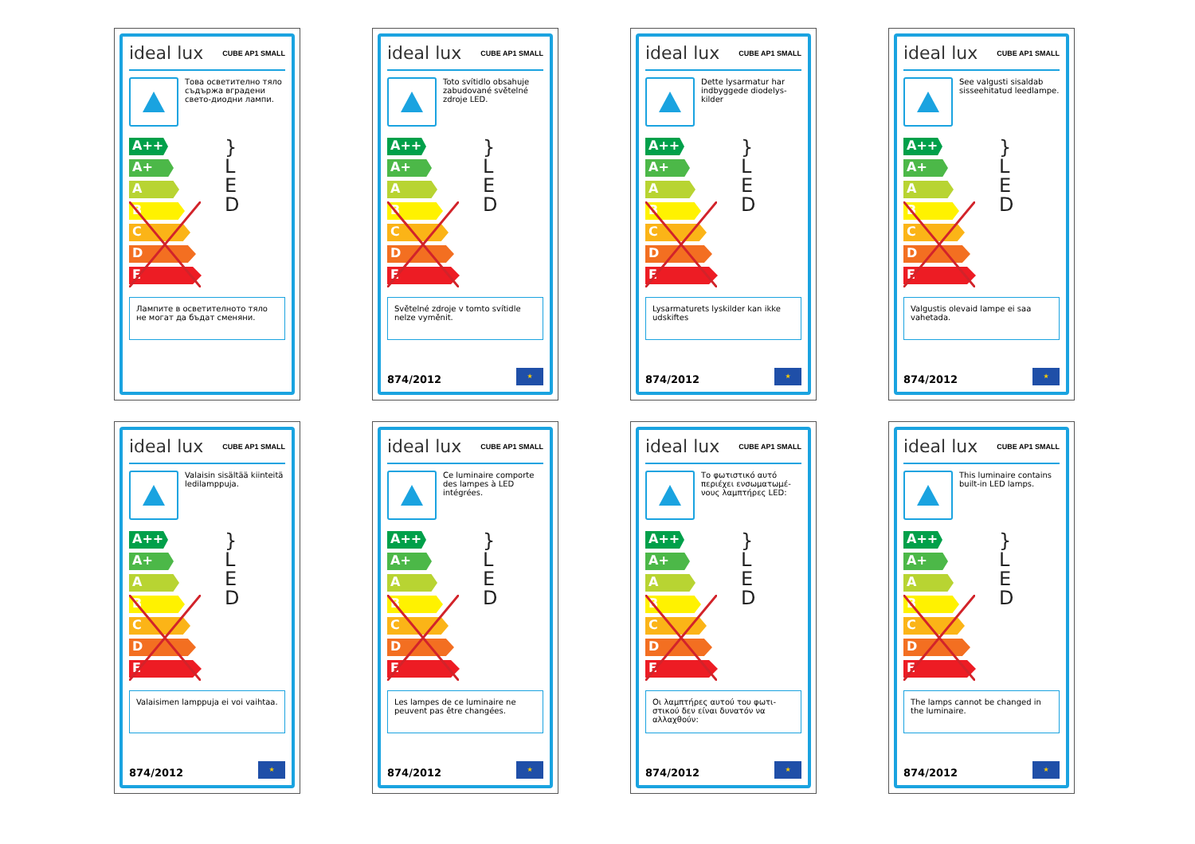ideal lux CUBE AP1 SMALL
Това осветително тяло съдържа вградени свето-диодни лампи.
A++
A+
A
B
C
D
E
}
L
E
D
Лампите в осветителното тяло не могат да бъдат сменяни.
ideal lux CUBE AP1 SMALL
Toto svítidlo obsahuje zabudované světelné zdroje LED.
A++
A+
A
B
C
D
E
}
L
E
D
Světelné zdroje v tomto svítidle nelze vyměnit.
874/2012 ★
ideal lux CUBE AP1 SMALL
Dette lysarmatur har indbyggede diodelys-kilder
A++
A+
A
B
C
D
E
}
L
E
D
Lysarmaturets lyskilder kan ikke udskiftes
874/2012 ★
ideal lux CUBE AP1 SMALL
See valgusti sisaldab sisseehitatud leedlampe.
A++
A+
A
B
C
D
E
}
L
E
D
Valgustis olevaid lampe ei saa vahetada.
874/2012 ★
ideal lux CUBE AP1 SMALL
Valaisin sisältää kiinteitä ledilamppuja.
A++
A+
A
B
C
D
E
}
L
E
D
Valaisimen lamppuja ei voi vaihtaa.
874/2012 ★
ideal lux CUBE AP1 SMALL
Ce luminaire comporte des lampes à LED intégrées.
A++
A+
A
B
C
D
E
}
L
E
D
Les lampes de ce luminaire ne peuvent pas être changées.
874/2012 ★
ideal lux CUBE AP1 SMALL
Το φωτιστικό αυτό περιέχει ενσωματωμέ-νους λαμπτήρες LED:
A++
A+
A
B
C
D
E
}
L
E
D
Οι λαμπτήρες αυτού του φωτι-στικού δεν είναι δυνατόν να αλλαχθούν:
874/2012 ★
ideal lux CUBE AP1 SMALL
This luminaire contains built-in LED lamps.
A++
A+
A
B
C
D
E
}
L
E
D
The lamps cannot be changed in the luminaire.
874/2012 ★